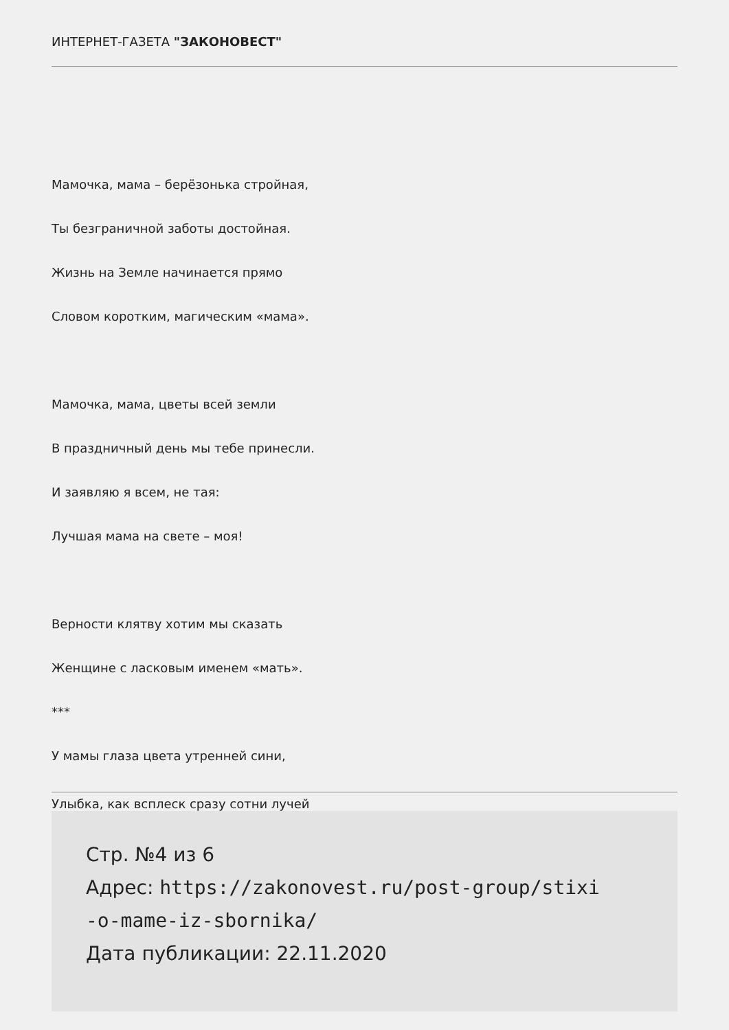ИНТЕРНЕТ-ГАЗЕТА "ЗАКОНОВЕСТ"
Мамочка, мама – берёзонька стройная,
Ты безграничной заботы достойная.
Жизнь на Земле начинается прямо
Словом коротким, магическим «мама».
Мамочка, мама, цветы всей земли
В праздничный день мы тебе принесли.
И заявляю я всем, не тая:
Лучшая мама на свете – моя!
Верности клятву хотим мы сказать
Женщине с ласковым именем «мать».
***
У мамы глаза цвета утренней сини,
Улыбка, как всплеск сразу сотни лучей
Стр. №4 из 6
Адрес: https://zakonovest.ru/post-group/stixi
-o-mame-iz-sbornika/
Дата публикации: 22.11.2020